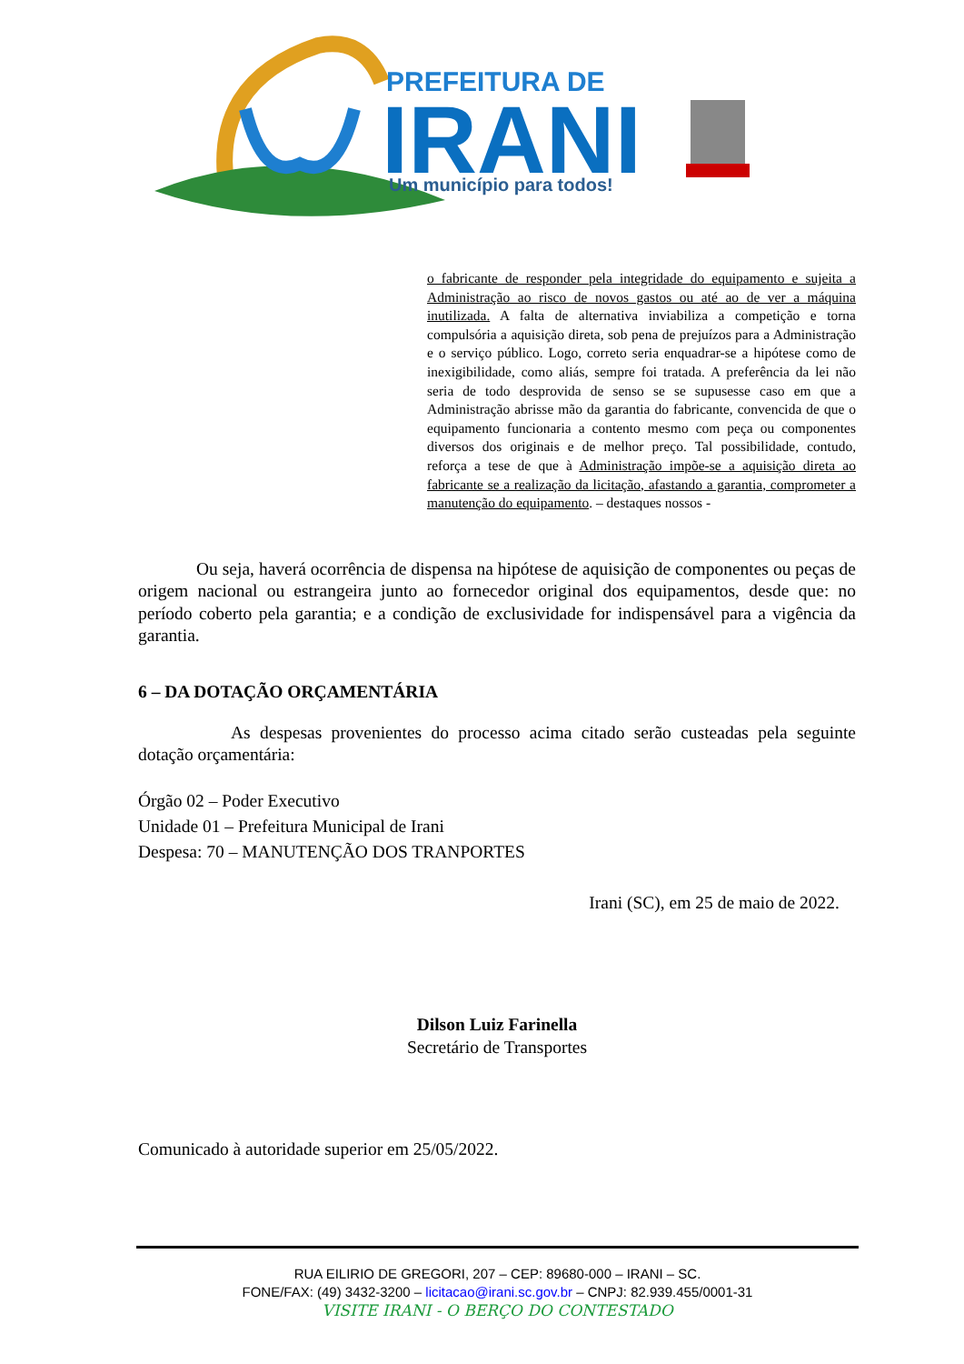PREFEITURA DE
IRANI
Um município para todos!
o fabricante de responder pela integridade do equipamento e sujeita a Administração ao risco de novos gastos ou até ao de ver a máquina inutilizada. A falta de alternativa inviabiliza a competição e torna compulsória a aquisição direta, sob pena de prejuízos para a Administração e o serviço público. Logo, correto seria enquadrar-se a hipótese como de inexigibilidade, como aliás, sempre foi tratada. A preferência da lei não seria de todo desprovida de senso se se supusesse caso em que a Administração abrisse mão da garantia do fabricante, convencida de que o equipamento funcionaria a contento mesmo com peça ou componentes diversos dos originais e de melhor preço. Tal possibilidade, contudo, reforça a tese de que à Administração impõe-se a aquisição direta ao fabricante se a realização da licitação, afastando a garantia, comprometer a manutenção do equipamento. – destaques nossos -
Ou seja, haverá ocorrência de dispensa na hipótese de aquisição de componentes ou peças de origem nacional ou estrangeira junto ao fornecedor original dos equipamentos, desde que: no período coberto pela garantia; e a condição de exclusividade for indispensável para a vigência da garantia.
6 – DA DOTAÇÃO ORÇAMENTÁRIA
As despesas provenientes do processo acima citado serão custeadas pela seguinte dotação orçamentária:
Órgão 02 – Poder Executivo
Unidade 01 – Prefeitura Municipal de Irani
Despesa: 70 – MANUTENÇÃO DOS TRANPORTES
Irani (SC), em 25 de maio de 2022.
Dilson Luiz Farinella
Secretário de Transportes
Comunicado à autoridade superior em 25/05/2022.
RUA EILIRIO DE GREGORI, 207 – CEP: 89680-000 – IRANI – SC.
FONE/FAX: (49) 3432-3200 – licitacao@irani.sc.gov.br – CNPJ: 82.939.455/0001-31
VISITE IRANI - O BERÇO DO CONTESTADO